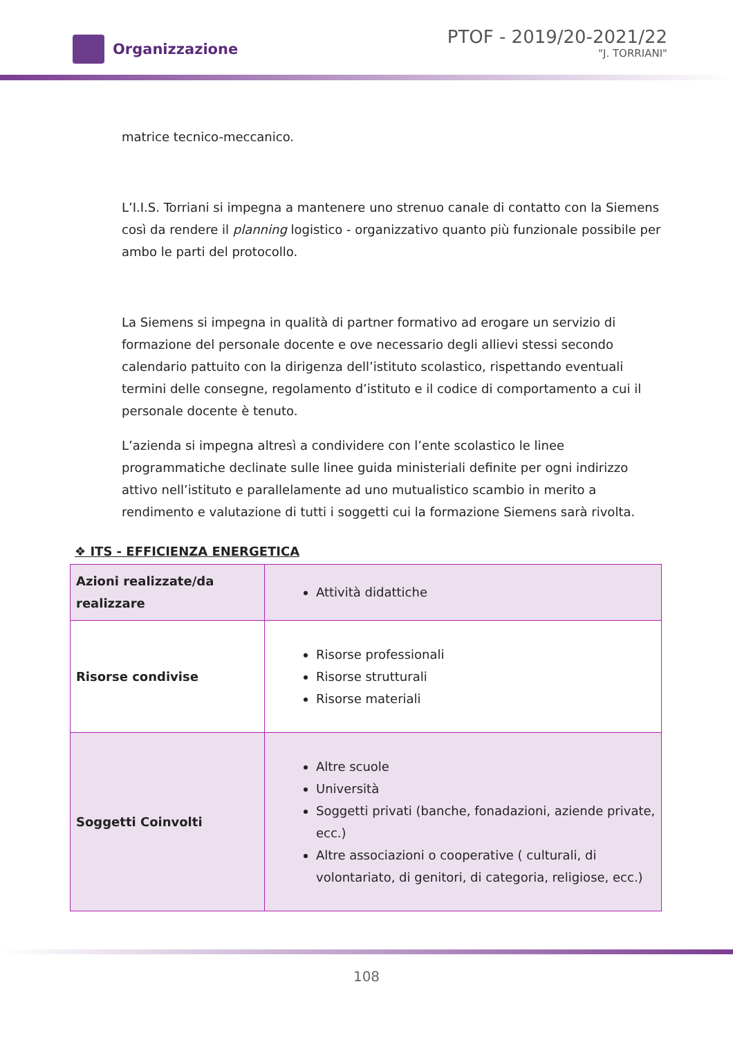Organizzazione
PTOF - 2019/20-2021/22
"J. TORRIANI"
matrice tecnico-meccanico.
L’I.I.S. Torriani si impegna a mantenere uno strenuo canale di contatto con la Siemens così da rendere il planning logistico - organizzativo quanto più funzionale possibile per ambo le parti del protocollo.
La Siemens si impegna in qualità di partner formativo ad erogare un servizio di formazione del personale docente e ove necessario degli allievi stessi secondo calendario pattuito con la dirigenza dell’istituto scolastico, rispettando eventuali termini delle consegne, regolamento d’istituto e il codice di comportamento a cui il personale docente è tenuto.
L’azienda si impegna altresì a condividere con l’ente scolastico le linee programmatiche declinate sulle linee guida ministeriali definite per ogni indirizzo attivo nell’istituto e parallelamente ad uno mutualistico scambio in merito a rendimento e valutazione di tutti i soggetti cui la formazione Siemens sarà rivolta.
❖ ITS - EFFICIENZA ENERGETICA
| Azioni realizzate/da realizzare | Attività didattiche |
| Risorse condivise | Risorse professionali Risorse strutturali Risorse materiali |
| Soggetti Coinvolti | Altre scuole Università Soggetti privati (banche, fonadazioni, aziende private, ecc.) Altre associazioni o cooperative ( culturali, di volontariato, di genitori, di categoria, religiose, ecc.) |
108